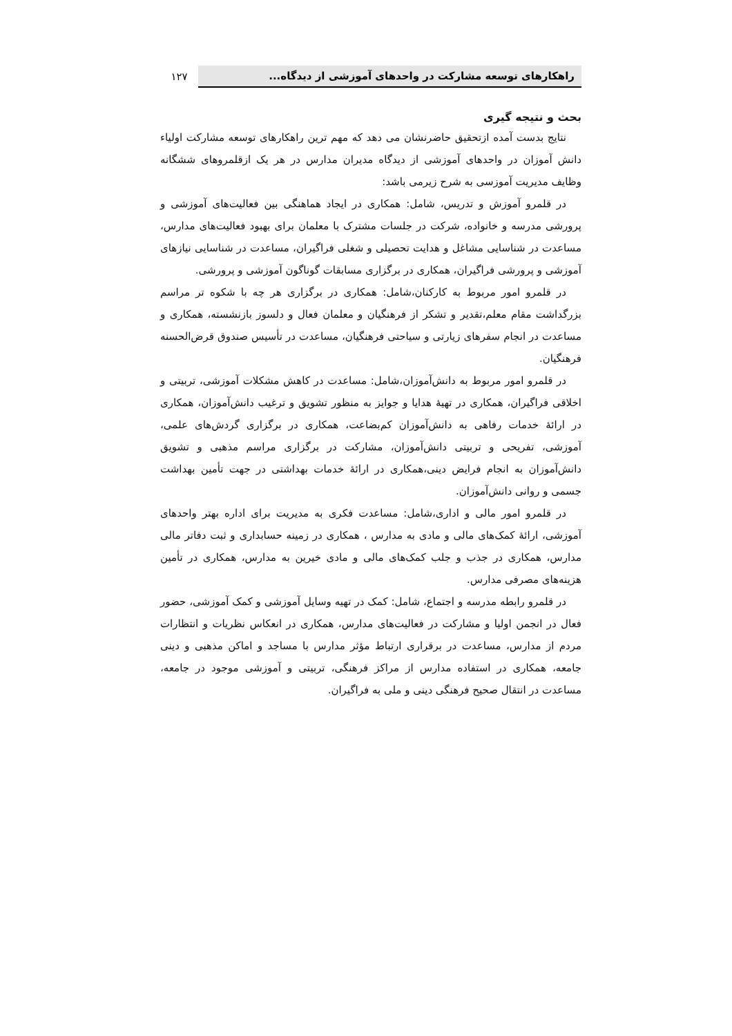راهکارهای توسعه مشارکت در واحدهای آموزشی از دیدگاه...
۱۲۷
بحث و نتیجه گیری
نتایج بدست آمده ازتحقیق حاضرنشان می دهد که مهم ترین راهکارهای توسعه مشارکت اولیاء دانش آموزان در واحدهای آموزشی از دیدگاه مدیران مدارس در هر یک ازقلمروهای ششگانه وظایف مدیریت آموزسی به شرح زیرمی باشد:
در قلمرو آموزش و تدریس، شامل: همکاری در ایجاد هماهنگی بین فعالیت‌های آموزشی و پرورشی مدرسه و خانواده، شرکت در جلسات مشترک با معلمان برای بهبود فعالیت‌های مدارس، مساعدت در شناسایی مشاغل و هدایت تحصیلی و شغلی فراگیران، مساعدت در شناسایی نیازهای آموزشی و پرورشی فراگیران، همکاری در برگزاری مسابقات گوناگون آموزشی و پرورشی.
در قلمرو امور مربوط به کارکنان،شامل: همکاری در برگزاری هر چه با شکوه تر مراسم بزرگداشت مقام معلم،تقدیر و تشکر از فرهنگیان و معلمان فعال و دلسوز بازنشسته، همکاری و مساعدت در انجام سفرهای زیارتی و سیاحتی فرهنگیان، مساعدت در تأسیس صندوق قرض‌الحسنه فرهنگیان.
در قلمرو امور مربوط به دانش‌آموزان،شامل: مساعدت در کاهش مشکلات آموزشی، تربیتی و اخلاقی فراگیران، همکاری در تهیهٔ هدایا و جوایز به منظور تشویق و ترغیب دانش‌آموزان، همکاری در ارائهٔ خدمات رفاهی به دانش‌آموزان کم‌بضاعت، همکاری در برگزاری گردش‌های علمی، آموزشی، تفریحی و تربیتی دانش‌آموزان، مشارکت در برگزاری مراسم مذهبی و تشویق دانش‌آموزان به انجام فرایض دینی،همکاری در ارائهٔ خدمات بهداشتی در جهت تأمین بهداشت جسمی و روانی دانش‌آموزان.
در قلمرو امور مالی و اداری،شامل: مساعدت فکری به مدیریت برای اداره بهتر واحدهای آموزشی، ارائهٔ کمک‌های مالی و مادی به مدارس ، همکاری در زمینه حسابداری و ثبت دفاتر مالی مدارس، همکاری در جذب و جلب کمک‌های مالی و مادی خیرین به مدارس، همکاری در تأمین هزینه‌های مصرفی مدارس.
در قلمرو رابطه مدرسه و اجتماع، شامل: کمک در تهیه وسایل آموزشی و کمک آموزشی، حضور فعال در انجمن اولیا و مشارکت در فعالیت‌های مدارس، همکاری در انعکاس نظریات و انتظارات مردم از مدارس، مساعدت در برقراری ارتباط مؤثر مدارس با مساجد و اماکن مذهبی و دینی جامعه، همکاری در استفاده مدارس از مراکز فرهنگی، تربیتی و آموزشی موجود در جامعه، مساعدت در انتقال صحیح فرهنگی دینی و ملی به فراگیران.